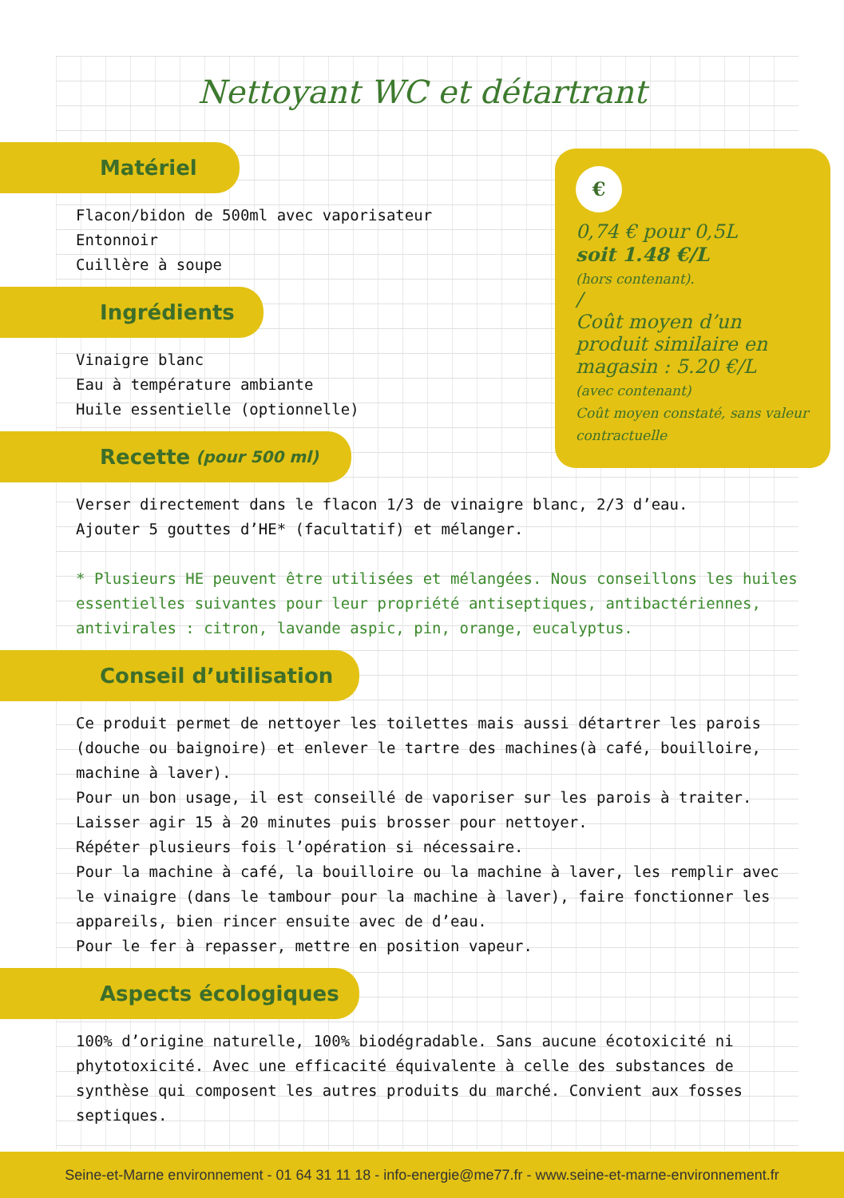Nettoyant WC et détartrant
€
0,74 € pour 0,5L
soit 1.48 €/L
(hors contenant).
/
Coût moyen d’un produit similaire en magasin : 5.20 €/L
(avec contenant)
Coût moyen constaté, sans valeur contractuelle
Matériel
Flacon/bidon de 500ml avec vaporisateur
Entonnoir
Cuillère à soupe
Ingrédients
Vinaigre blanc
Eau à température ambiante
Huile essentielle (optionnelle)
Recette (pour 500 ml)
Verser directement dans le flacon 1/3 de vinaigre blanc, 2/3 d’eau.
Ajouter 5 gouttes d’HE* (facultatif) et mélanger.
* Plusieurs HE peuvent être utilisées et mélangées. Nous conseillons les huiles essentielles suivantes pour leur propriété antiseptiques, antibactériennes, antivirales : citron, lavande aspic, pin, orange, eucalyptus.
Conseil d’utilisation
Ce produit permet de nettoyer les toilettes mais aussi détartrer les parois (douche ou baignoire) et enlever le tartre des machines(à café, bouilloire, machine à laver).
Pour un bon usage, il est conseillé de vaporiser sur les parois à traiter.
Laisser agir 15 à 20 minutes puis brosser pour nettoyer.
Répéter plusieurs fois l’opération si nécessaire.
Pour la machine à café, la bouilloire ou la machine à laver, les remplir avec le vinaigre (dans le tambour pour la machine à laver), faire fonctionner les appareils, bien rincer ensuite avec de d’eau.
Pour le fer à repasser, mettre en position vapeur.
Aspects écologiques
100% d’origine naturelle, 100% biodégradable. Sans aucune écotoxicité ni phytotoxicité. Avec une efficacité équivalente à celle des substances de synthèse qui composent les autres produits du marché. Convient aux fosses septiques.
Seine-et-Marne environnement - 01 64 31 11 18 - info-energie@me77.fr - www.seine-et-marne-environnement.fr